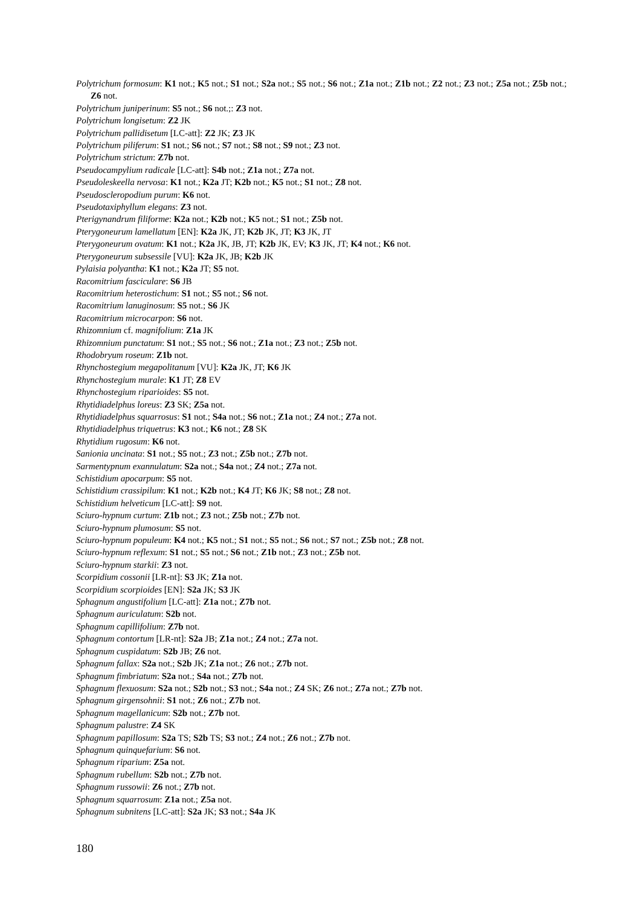Polytrichum formosum: K1 not.; K5 not.; S1 not.; S2a not.; S5 not.; S6 not.; Z1a not.; Z1b not.; Z2 not.; Z3 not.; Z5a not.; Z5b not.; Z6 not.
Polytrichum juniperinum: S5 not.; S6 not.;: Z3 not.
Polytrichum longisetum: Z2 JK
Polytrichum pallidisetum [LC-att]: Z2 JK; Z3 JK
Polytrichum piliferum: S1 not.; S6 not.; S7 not.; S8 not.; S9 not.; Z3 not.
Polytrichum strictum: Z7b not.
Pseudocampylium radicale [LC-att]: S4b not.; Z1a not.; Z7a not.
Pseudoleskeella nervosa: K1 not.; K2a JT; K2b not.; K5 not.; S1 not.; Z8 not.
Pseudoscleropodium purum: K6 not.
Pseudotaxiphyllum elegans: Z3 not.
Pterigynandrum filiforme: K2a not.; K2b not.; K5 not.; S1 not.; Z5b not.
Pterygoneurum lamellatum [EN]: K2a JK, JT; K2b JK, JT; K3 JK, JT
Pterygoneurum ovatum: K1 not.; K2a JK, JB, JT; K2b JK, EV; K3 JK, JT; K4 not.; K6 not.
Pterygoneurum subsessile [VU]: K2a JK, JB; K2b JK
Pylaisia polyantha: K1 not.; K2a JT; S5 not.
Racomitrium fasciculare: S6 JB
Racomitrium heterostichum: S1 not.; S5 not.; S6 not.
Racomitrium lanuginosum: S5 not.; S6 JK
Racomitrium microcarpon: S6 not.
Rhizomnium cf. magnifolium: Z1a JK
Rhizomnium punctatum: S1 not.; S5 not.; S6 not.; Z1a not.; Z3 not.; Z5b not.
Rhodobryum roseum: Z1b not.
Rhynchostegium megapolitanum [VU]: K2a JK, JT; K6 JK
Rhynchostegium murale: K1 JT; Z8 EV
Rhynchostegium riparioides: S5 not.
Rhytidiadelphus loreus: Z3 SK; Z5a not.
Rhytidiadelphus squarrosus: S1 not.; S4a not.; S6 not.; Z1a not.; Z4 not.; Z7a not.
Rhytidiadelphus triquetrus: K3 not.; K6 not.; Z8 SK
Rhytidium rugosum: K6 not.
Sanionia uncinata: S1 not.; S5 not.; Z3 not.; Z5b not.; Z7b not.
Sarmentypnum exannulatum: S2a not.; S4a not.; Z4 not.; Z7a not.
Schistidium apocarpum: S5 not.
Schistidium crassipilum: K1 not.; K2b not.; K4 JT; K6 JK; S8 not.; Z8 not.
Schistidium helveticum [LC-att]: S9 not.
Sciuro-hypnum curtum: Z1b not.; Z3 not.; Z5b not.; Z7b not.
Sciuro-hypnum plumosum: S5 not.
Sciuro-hypnum populeum: K4 not.; K5 not.; S1 not.; S5 not.; S6 not.; S7 not.; Z5b not.; Z8 not.
Sciuro-hypnum reflexum: S1 not.; S5 not.; S6 not.; Z1b not.; Z3 not.; Z5b not.
Sciuro-hypnum starkii: Z3 not.
Scorpidium cossonii [LR-nt]: S3 JK; Z1a not.
Scorpidium scorpioides [EN]: S2a JK; S3 JK
Sphagnum angustifolium [LC-att]: Z1a not.; Z7b not.
Sphagnum auriculatum: S2b not.
Sphagnum capillifolium: Z7b not.
Sphagnum contortum [LR-nt]: S2a JB; Z1a not.; Z4 not.; Z7a not.
Sphagnum cuspidatum: S2b JB; Z6 not.
Sphagnum fallax: S2a not.; S2b JK; Z1a not.; Z6 not.; Z7b not.
Sphagnum fimbriatum: S2a not.; S4a not.; Z7b not.
Sphagnum flexuosum: S2a not.; S2b not.; S3 not.; S4a not.; Z4 SK; Z6 not.; Z7a not.; Z7b not.
Sphagnum girgensohnii: S1 not.; Z6 not.; Z7b not.
Sphagnum magellanicum: S2b not.; Z7b not.
Sphagnum palustre: Z4 SK
Sphagnum papillosum: S2a TS; S2b TS; S3 not.; Z4 not.; Z6 not.; Z7b not.
Sphagnum quinquefarium: S6 not.
Sphagnum riparium: Z5a not.
Sphagnum rubellum: S2b not.; Z7b not.
Sphagnum russowii: Z6 not.; Z7b not.
Sphagnum squarrosum: Z1a not.; Z5a not.
Sphagnum subnitens [LC-att]: S2a JK; S3 not.; S4a JK
180